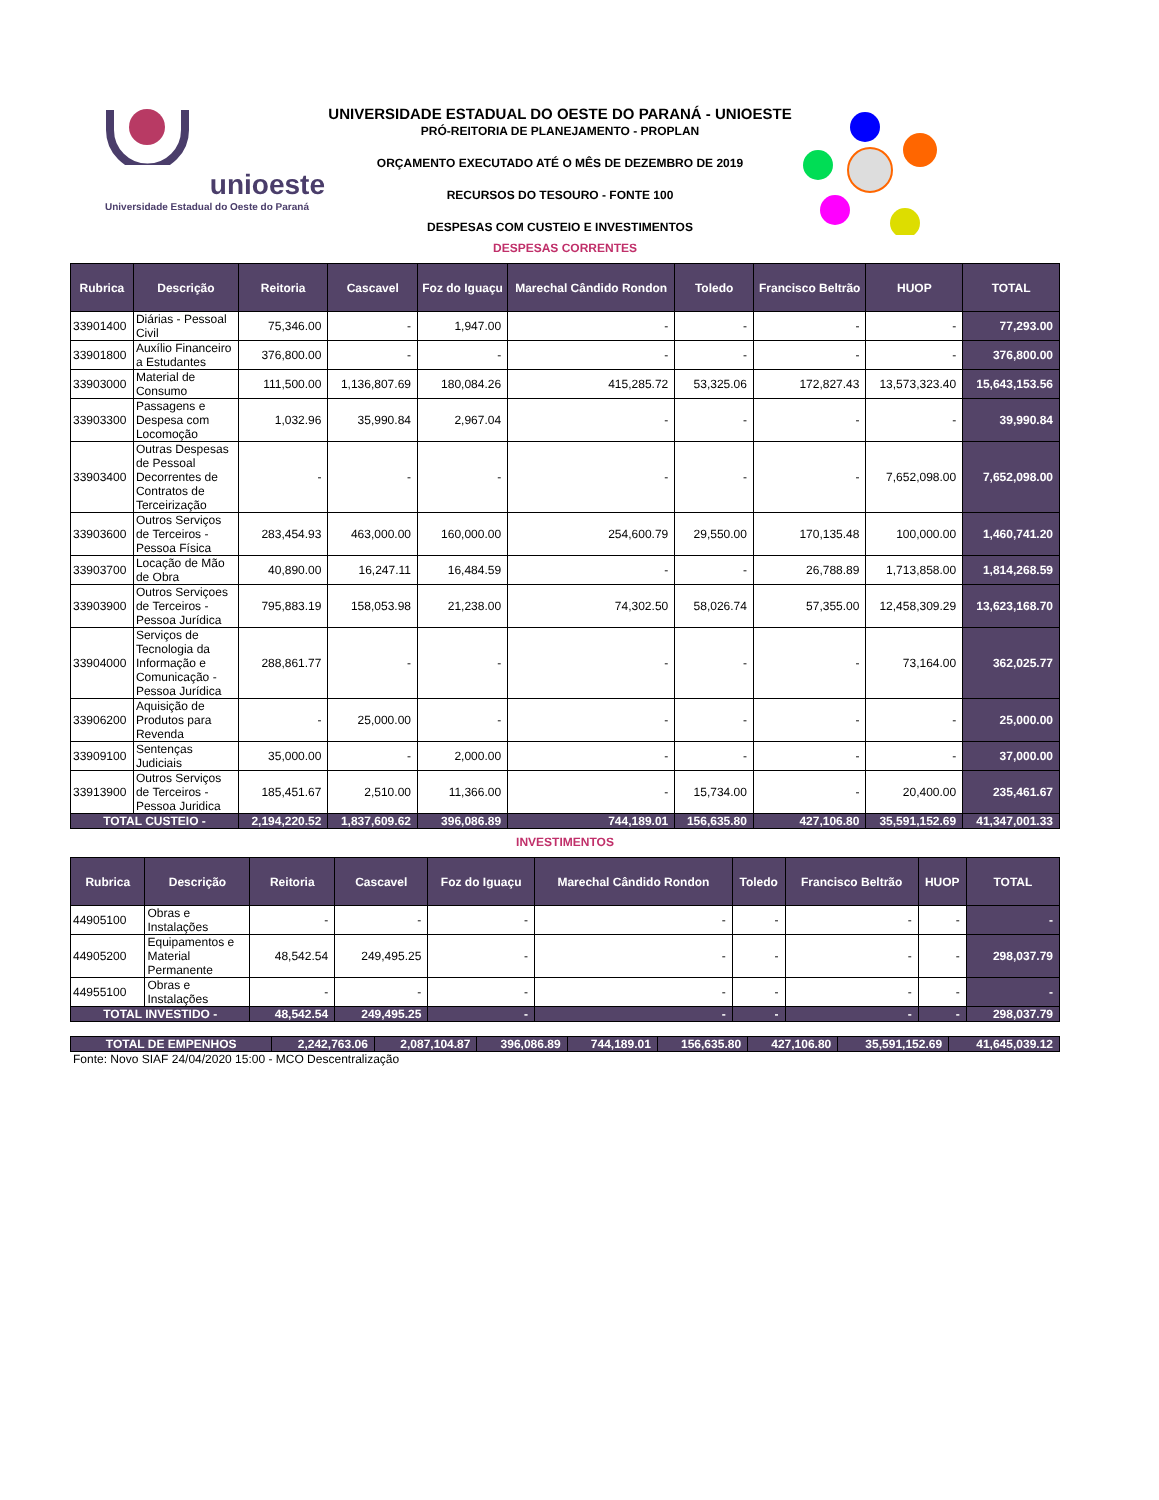unioeste
Universidade Estadual do Oeste do Paraná
UNIVERSIDADE ESTADUAL DO OESTE DO PARANÁ - UNIOESTE
PRÓ-REITORIA DE PLANEJAMENTO - PROPLAN
ORÇAMENTO EXECUTADO ATÉ O MÊS DE DEZEMBRO DE 2019
RECURSOS DO TESOURO - FONTE 100
DESPESAS COM CUSTEIO E INVESTIMENTOS
DESPESAS CORRENTES
| Rubrica | Descrição | Reitoria | Cascavel | Foz do Iguaçu | Marechal Cândido Rondon | Toledo | Francisco Beltrão | HUOP | TOTAL |
| --- | --- | --- | --- | --- | --- | --- | --- | --- | --- |
| 33901400 | Diárias - Pessoal Civil | 75,346.00 | - | 1,947.00 | - | - | - | - | 77,293.00 |
| 33901800 | Auxílio Financeiro a Estudantes | 376,800.00 | - | - | - | - | - | - | 376,800.00 |
| 33903000 | Material de Consumo | 111,500.00 | 1,136,807.69 | 180,084.26 | 415,285.72 | 53,325.06 | 172,827.43 | 13,573,323.40 | 15,643,153.56 |
| 33903300 | Passagens e Despesa com Locomoção | 1,032.96 | 35,990.84 | 2,967.04 | - | - | - | - | 39,990.84 |
| 33903400 | Outras Despesas de Pessoal Decorrentes de Contratos de Terceirização | - | - | - | - | - | - | 7,652,098.00 | 7,652,098.00 |
| 33903600 | Outros Serviços de Terceiros - Pessoa Física | 283,454.93 | 463,000.00 | 160,000.00 | 254,600.79 | 29,550.00 | 170,135.48 | 100,000.00 | 1,460,741.20 |
| 33903700 | Locação de Mão de Obra | 40,890.00 | 16,247.11 | 16,484.59 | - | - | 26,788.89 | 1,713,858.00 | 1,814,268.59 |
| 33903900 | Outros Serviçoes de Terceiros - Pessoa Jurídica | 795,883.19 | 158,053.98 | 21,238.00 | 74,302.50 | 58,026.74 | 57,355.00 | 12,458,309.29 | 13,623,168.70 |
| 33904000 | Serviços de Tecnologia da Informação e Comunicação - Pessoa Jurídica | 288,861.77 | - | - | - | - | - | 73,164.00 | 362,025.77 |
| 33906200 | Aquisição de Produtos para Revenda | - | 25,000.00 | - | - | - | - | - | 25,000.00 |
| 33909100 | Sentenças Judiciais | 35,000.00 | - | 2,000.00 | - | - | - | - | 37,000.00 |
| 33913900 | Outros Serviços de Terceiros - Pessoa Juridica | 185,451.67 | 2,510.00 | 11,366.00 | - | 15,734.00 | - | 20,400.00 | 235,461.67 |
| TOTAL CUSTEIO - | | 2,194,220.52 | 1,837,609.62 | 396,086.89 | 744,189.01 | 156,635.80 | 427,106.80 | 35,591,152.69 | 41,347,001.33 |
INVESTIMENTOS
| Rubrica | Descrição | Reitoria | Cascavel | Foz do Iguaçu | Marechal Cândido Rondon | Toledo | Francisco Beltrão | HUOP | TOTAL |
| --- | --- | --- | --- | --- | --- | --- | --- | --- | --- |
| 44905100 | Obras e Instalações | - | - | - | - | - | - | - | - |
| 44905200 | Equipamentos e Material Permanente | 48,542.54 | 249,495.25 | - | - | - | - | - | 298,037.79 |
| 44955100 | Obras e Instalações | - | - | - | - | - | - | - | - |
| TOTAL INVESTIDO - | | 48,542.54 | 249,495.25 | - | - | - | - | - | 298,037.79 |
| TOTAL DE EMPENHOS | 2,242,763.06 | 2,087,104.87 | 396,086.89 | 744,189.01 | 156,635.80 | 427,106.80 | 35,591,152.69 | 41,645,039.12 |
Fonte: Novo SIAF 24/04/2020 15:00 - MCO Descentralização